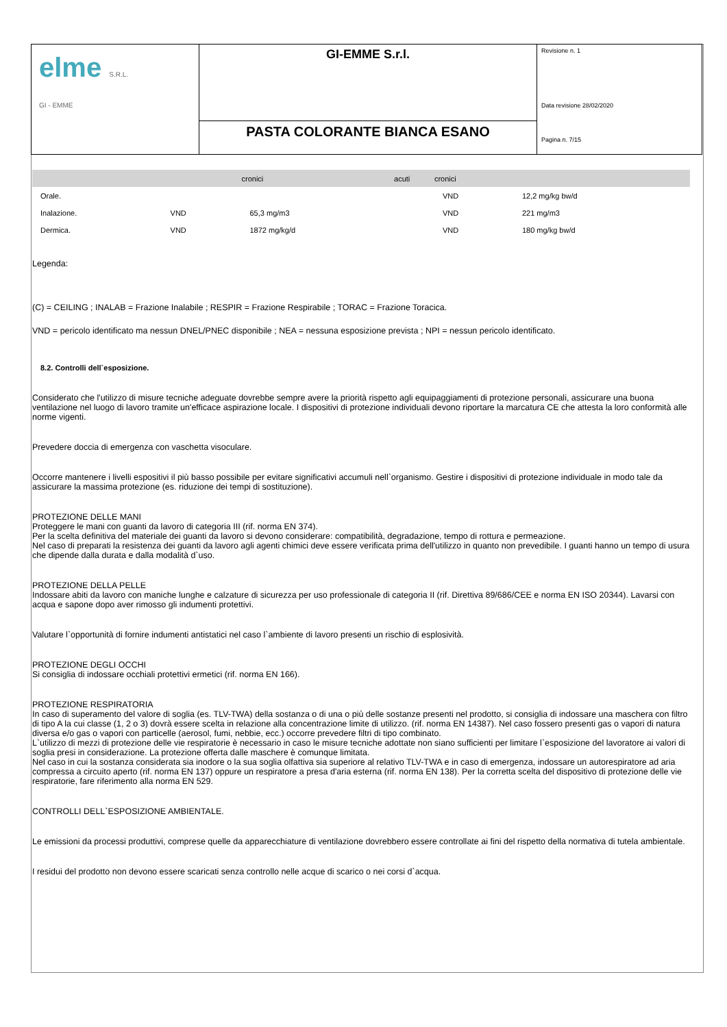| elme S.R.L. GI - EMME | GI-EMME S.r.l. | Revisione n. 1 Data revisione 28/02/2020 Pagina n. 7/15 |
| | PASTA COLORANTE BIANCA ESANO | |
| | | cronici | acuti | cronici | |
| Orale. | | | | VND | 12,2 mg/kg bw/d |
| Inalazione. | VND | 65,3 mg/m3 | | VND | 221 mg/m3 |
| Dermica. | VND | 1872 mg/kg/d | | VND | 180 mg/kg bw/d |
Legenda:
(C) = CEILING ; INALAB = Frazione Inalabile ; RESPIR = Frazione Respirabile ; TORAC = Frazione Toracica.
VND = pericolo identificato ma nessun DNEL/PNEC disponibile ; NEA = nessuna esposizione prevista ; NPI = nessun pericolo identificato.
8.2. Controlli dell`esposizione.
Considerato che l'utilizzo di misure tecniche adeguate dovrebbe sempre avere la priorità rispetto agli equipaggiamenti di protezione personali, assicurare una buona ventilazione nel luogo di lavoro tramite un'efficace aspirazione locale. I dispositivi di protezione individuali devono riportare la marcatura CE che attesta la loro conformità alle norme vigenti.
Prevedere doccia di emergenza con vaschetta visoculare.
Occorre mantenere i livelli espositivi il più basso possibile per evitare significativi accumuli nell`organismo. Gestire i dispositivi di protezione individuale in modo tale da assicurare la massima protezione (es. riduzione dei tempi di sostituzione).
PROTEZIONE DELLE MANI
Proteggere le mani con guanti da lavoro di categoria III (rif. norma EN 374).
Per la scelta definitiva del materiale dei guanti da lavoro si devono considerare: compatibilità, degradazione, tempo di rottura e permeazione.
Nel caso di preparati la resistenza dei guanti da lavoro agli agenti chimici deve essere verificata prima dell'utilizzo in quanto non prevedibile. I guanti hanno un tempo di usura che dipende dalla durata e dalla modalità d`uso.
PROTEZIONE DELLA PELLE
Indossare abiti da lavoro con maniche lunghe e calzature di sicurezza per uso professionale di categoria II (rif. Direttiva 89/686/CEE e norma EN ISO 20344). Lavarsi con acqua e sapone dopo aver rimosso gli indumenti protettivi.
Valutare l`opportunità di fornire indumenti antistatici nel caso l`ambiente di lavoro presenti un rischio di esplosività.
PROTEZIONE DEGLI OCCHI
Si consiglia di indossare occhiali protettivi ermetici (rif. norma EN 166).
PROTEZIONE RESPIRATORIA
In caso di superamento del valore di soglia (es. TLV-TWA) della sostanza o di una o più delle sostanze presenti nel prodotto, si consiglia di indossare una maschera con filtro di tipo A la cui classe (1, 2 o 3) dovrà essere scelta in relazione alla concentrazione limite di utilizzo. (rif. norma EN 14387). Nel caso fossero presenti gas o vapori di natura diversa e/o gas o vapori con particelle (aerosol, fumi, nebbie, ecc.) occorre prevedere filtri di tipo combinato.
L`utilizzo di mezzi di protezione delle vie respiratorie è necessario in caso le misure tecniche adottate non siano sufficienti per limitare l`esposizione del lavoratore ai valori di soglia presi in considerazione. La protezione offerta dalle maschere è comunque limitata.
Nel caso in cui la sostanza considerata sia inodore o la sua soglia olfattiva sia superiore al relativo TLV-TWA e in caso di emergenza, indossare un autorespiratore ad aria compressa a circuito aperto (rif. norma EN 137) oppure un respiratore a presa d'aria esterna (rif. norma EN 138). Per la corretta scelta del dispositivo di protezione delle vie respiratorie, fare riferimento alla norma EN 529.
CONTROLLI DELL`ESPOSIZIONE AMBIENTALE.
Le emissioni da processi produttivi, comprese quelle da apparecchiature di ventilazione dovrebbero essere controllate ai fini del rispetto della normativa di tutela ambientale.
I residui del prodotto non devono essere scaricati senza controllo nelle acque di scarico o nei corsi d`acqua.